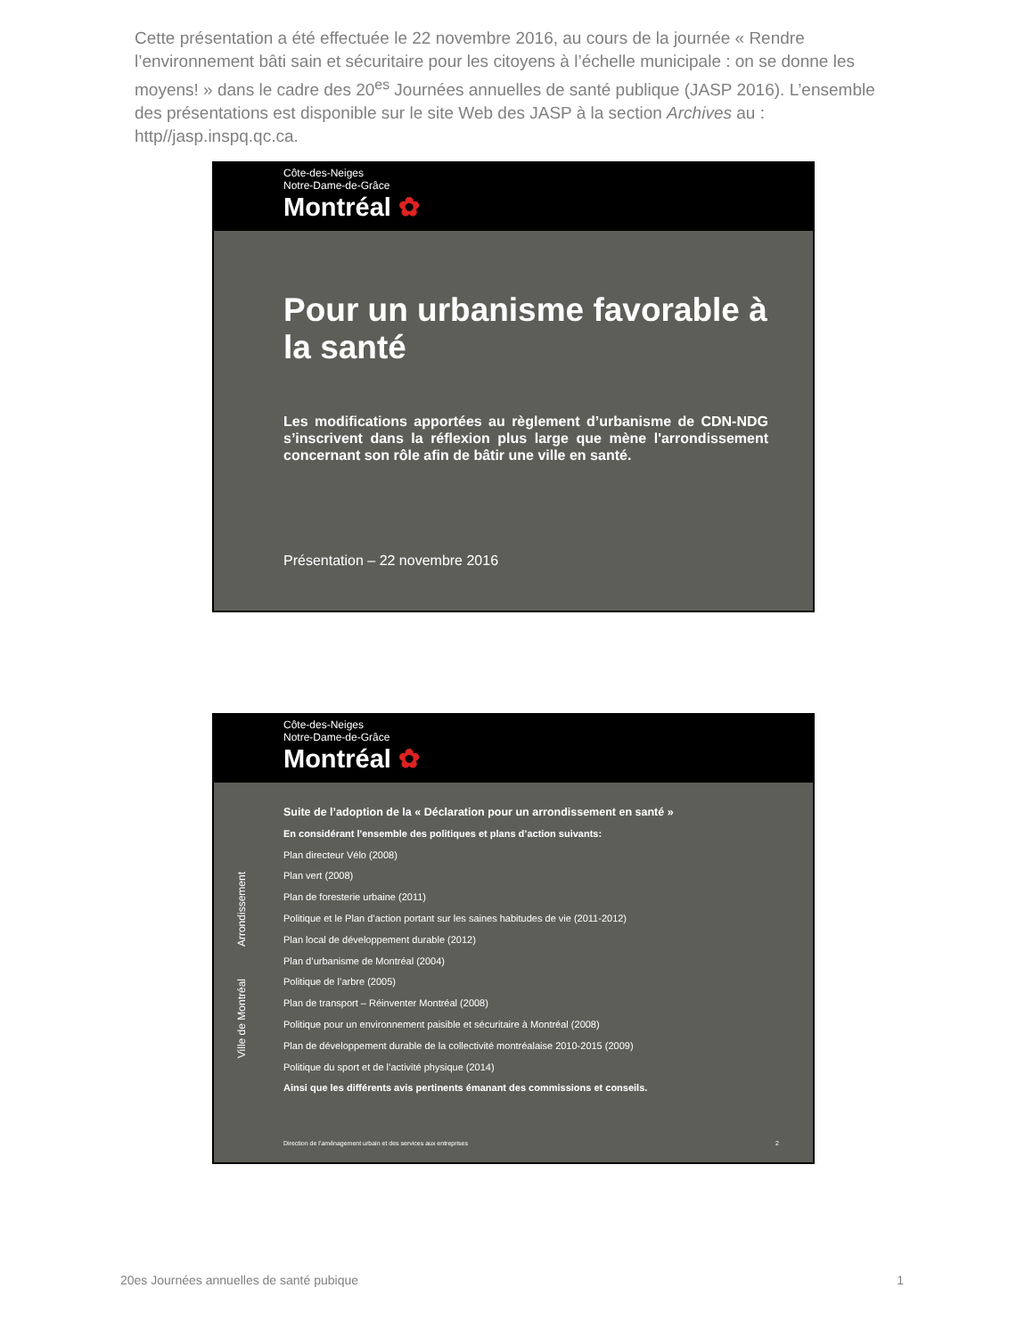Cette présentation a été effectuée le 22 novembre 2016, au cours de la journée « Rendre l’environnement bâti sain et sécuritaire pour les citoyens à l’échelle municipale : on se donne les moyens! » dans le cadre des 20<sup>es</sup> Journées annuelles de santé publique (JASP 2016). L’ensemble des présentations est disponible sur le site Web des JASP à la section Archives au : http//jasp.inspq.qc.ca.
Côte-des-Neiges
Notre-Dame-de-Grâce
Montréal ✿
Pour un urbanisme favorable à la santé
Les modifications apportées au règlement d’urbanisme de CDN-NDG s’inscrivent dans la réflexion plus large que mène l'arrondissement concernant son rôle afin de bâtir une ville en santé.
Présentation – 22 novembre 2016
Côte-des-Neiges
Notre-Dame-de-Grâce
Montréal ✿
Arrondissement
Ville de Montréal
Suite de l’adoption de la « Déclaration pour un arrondissement en santé »
En considérant l'ensemble des politiques et plans d’action suivants:
Plan directeur Vélo (2008)
Plan vert (2008)
Plan de foresterie urbaine (2011)
Politique et le Plan d’action portant sur les saines habitudes de vie (2011-2012)
Plan local de développement durable (2012)
Plan d’urbanisme de Montréal (2004)
Politique de l’arbre (2005)
Plan de transport – Réinventer Montréal (2008)
Politique pour un environnement paisible et sécuritaire à Montréal (2008)
Plan de développement durable de la collectivité montréalaise 2010-2015 (2009)
Politique du sport et de l’activité physique (2014)
Ainsi que les différents avis pertinents émanant des commissions et conseils.
Direction de l’aménagement urbain et des services aux entreprises 2
20es Journées annuelles de santé pubique 1